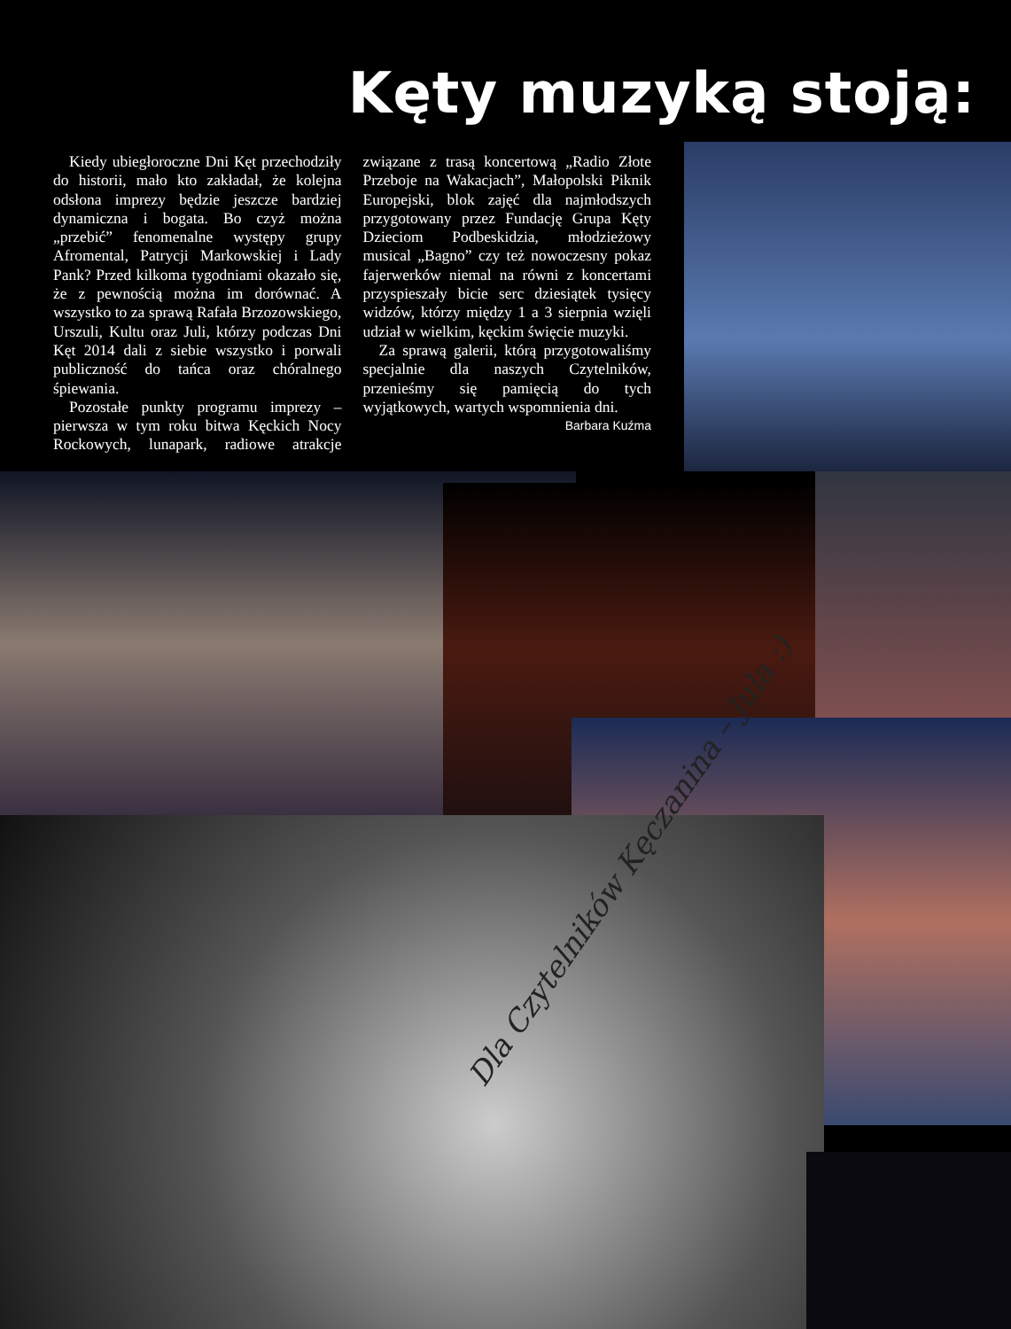Kęty muzyką stoją:
Kiedy ubiegłoroczne Dni Kęt przechodziły do historii, mało kto zakładał, że kolejna odsłona imprezy będzie jeszcze bardziej dynamiczna i bogata. Bo czyż można „przebić” fenomenalne występy grupy Afromental, Patrycji Markowskiej i Lady Pank? Przed kilkoma tygodniami okazało się, że z pewnością można im dorównać. A wszystko to za sprawą Rafała Brzozowskiego, Urszuli, Kultu oraz Juli, którzy podczas Dni Kęt 2014 dali z siebie wszystko i porwali publiczność do tańca oraz chóralnego śpiewania.
Pozostałe punkty programu imprezy – pierwsza w tym roku bitwa Kęckich Nocy Rockowych, lunapark, radiowe atrakcje związane z trasą koncertową „Radio Złote Przeboje na Wakacjach”, Małopolski Piknik Europejski, blok zajęć dla najmłodszych przygotowany przez Fundację Grupa Kęty Dzieciom Podbeskidzia, młodzieżowy musical „Bagno” czy też nowoczesny pokaz fajerwerków niemal na równi z koncertami przyspieszały bicie serc dziesiątek tysięcy widzów, którzy między 1 a 3 sierpnia wzięli udział w wielkim, kęckim święcie muzyki.
Za sprawą galerii, którą przygotowaliśmy specjalnie dla naszych Czytelników, przenieśmy się pamięcią do tych wyjątkowych, wartych wspomnienia dni.
Barbara Kuźma
Dla Czytelników Kęczanina – Jula :)